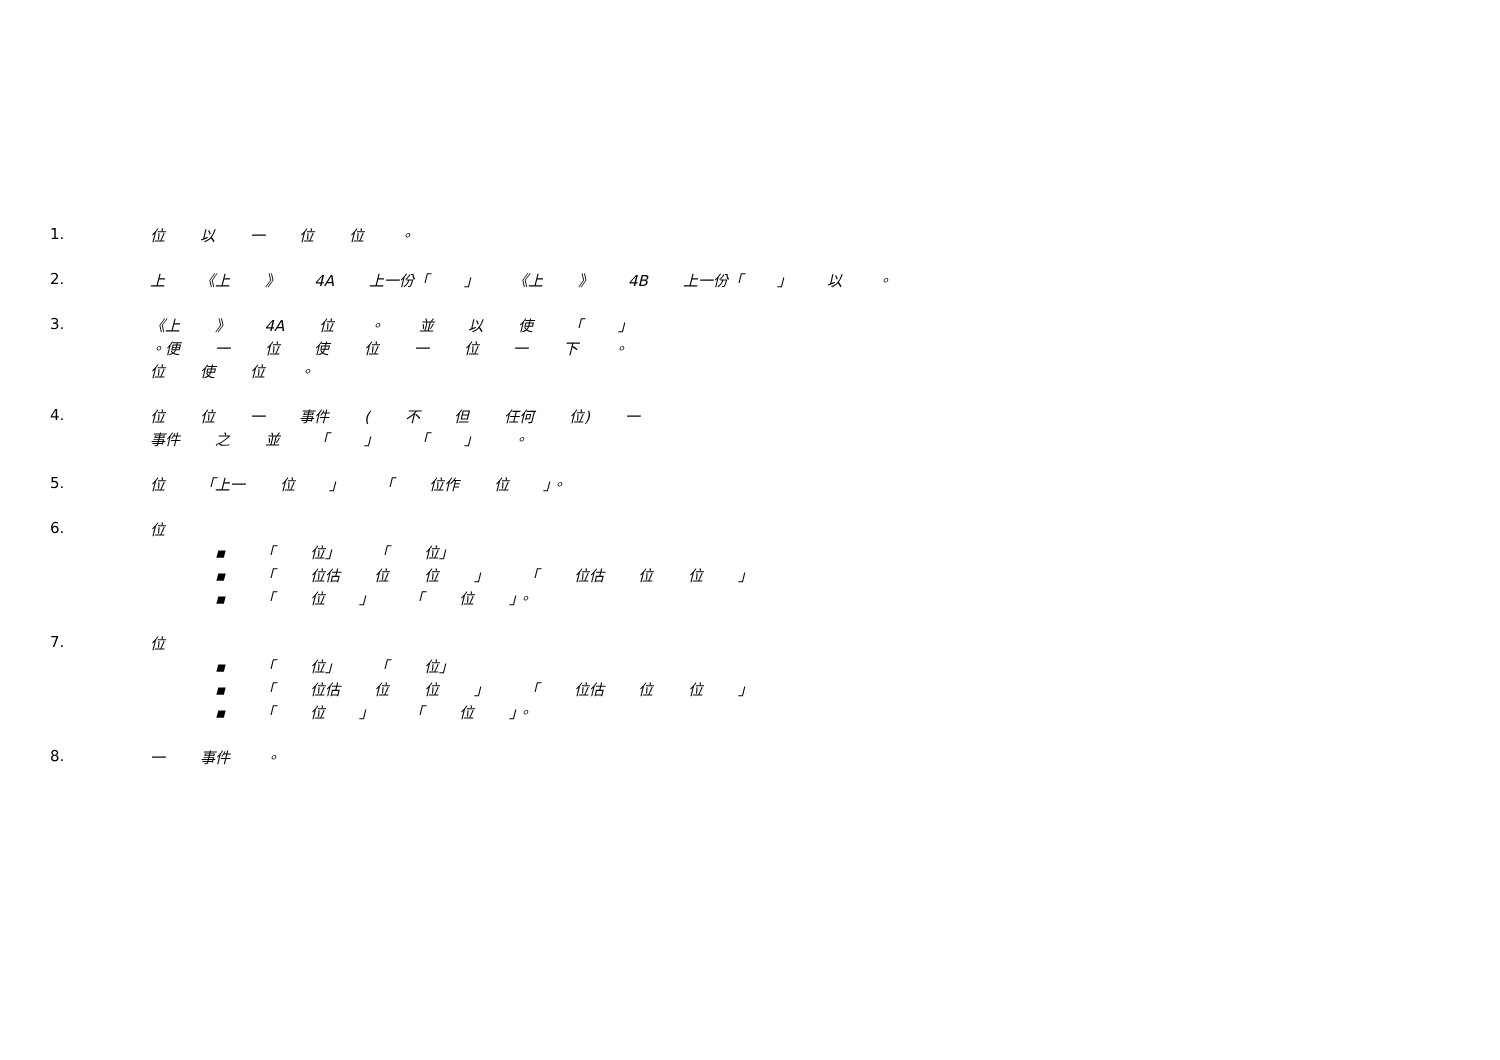1.
位 以 一 位 位 。
2.
上 《上 》 4A 上一份「 」 《上 》 4B 上一份「 」 以 。
3.
《上 》 4A 位 。 並 以 使 「 」
。便 一 位 使 位 一 位 一 下 。
位 使 位 。
4.
位 位 一 事件 ( 不 但 任何 位) 一
事件 之 並 「 」 「 」 。
5.
位 「上一 位 」 「 位作 位 」。
6.
位
▪ 「 位」 「 位」
▪ 「 位估 位 位 」 「 位估 位 位 」
▪ 「 位 」 「 位 」。
7.
位
▪ 「 位」 「 位」
▪ 「 位估 位 位 」 「 位估 位 位 」
▪ 「 位 」 「 位 」。
8.
一 事件 。